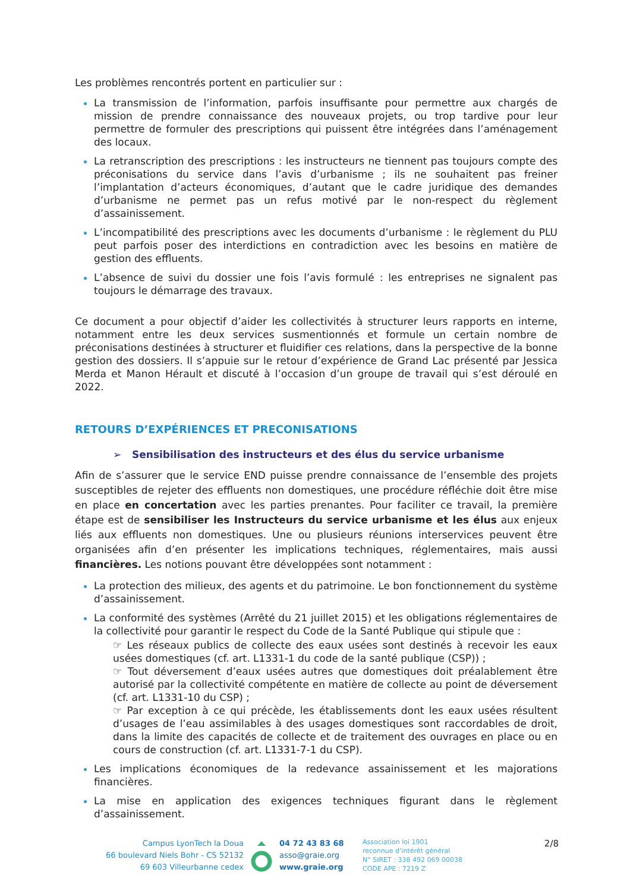Les problèmes rencontrés portent en particulier sur :
La transmission de l’information, parfois insuffisante pour permettre aux chargés de mission de prendre connaissance des nouveaux projets, ou trop tardive pour leur permettre de formuler des prescriptions qui puissent être intégrées dans l’aménagement des locaux.
La retranscription des prescriptions : les instructeurs ne tiennent pas toujours compte des préconisations du service dans l’avis d’urbanisme ; ils ne souhaitent pas freiner l’implantation d’acteurs économiques, d’autant que le cadre juridique des demandes d’urbanisme ne permet pas un refus motivé par le non-respect du règlement d’assainissement.
L’incompatibilité des prescriptions avec les documents d’urbanisme : le règlement du PLU peut parfois poser des interdictions en contradiction avec les besoins en matière de gestion des effluents.
L’absence de suivi du dossier une fois l’avis formulé : les entreprises ne signalent pas toujours le démarrage des travaux.
Ce document a pour objectif d’aider les collectivités à structurer leurs rapports en interne, notamment entre les deux services susmentionnés et formule un certain nombre de préconisations destinées à structurer et fluidifier ces relations, dans la perspective de la bonne gestion des dossiers. Il s’appuie sur le retour d’expérience de Grand Lac présenté par Jessica Merda et Manon Hérault et discuté à l’occasion d’un groupe de travail qui s’est déroulé en 2022.
RETOURS D’EXPÉRIENCES ET PRECONISATIONS
➢ Sensibilisation des instructeurs et des élus du service urbanisme
Afin de s’assurer que le service END puisse prendre connaissance de l’ensemble des projets susceptibles de rejeter des effluents non domestiques, une procédure réfléchie doit être mise en place en concertation avec les parties prenantes. Pour faciliter ce travail, la première étape est de sensibiliser les Instructeurs du service urbanisme et les élus aux enjeux liés aux effluents non domestiques. Une ou plusieurs réunions interservices peuvent être organisées afin d’en présenter les implications techniques, réglementaires, mais aussi financières. Les notions pouvant être développées sont notamment :
La protection des milieux, des agents et du patrimoine. Le bon fonctionnement du système d’assainissement.
La conformité des systèmes (Arrêté du 21 juillet 2015) et les obligations réglementaires de la collectivité pour garantir le respect du Code de la Santé Publique qui stipule que :
☞ Les réseaux publics de collecte des eaux usées sont destinés à recevoir les eaux usées domestiques (cf. art. L1331-1 du code de la santé publique (CSP)) ;
☞ Tout déversement d’eaux usées autres que domestiques doit préalablement être autorisé par la collectivité compétente en matière de collecte au point de déversement (cf. art. L1331-10 du CSP) ;
☞ Par exception à ce qui précède, les établissements dont les eaux usées résultent d’usages de l’eau assimilables à des usages domestiques sont raccordables de droit, dans la limite des capacités de collecte et de traitement des ouvrages en place ou en cours de construction (cf. art. L1331-7-1 du CSP).
Les implications économiques de la redevance assainissement et les majorations financières.
La mise en application des exigences techniques figurant dans le règlement d’assainissement.
Campus LyonTech la Doua
66 boulevard Niels Bohr - CS 52132
69 603 Villeurbanne cedex
04 72 43 83 68
asso@graie.org
www.graie.org
Association loi 1901
reconnue d’intérêt général
N° SIRET : 338 492 069 00038
CODE APE : 7219 Z
2/8